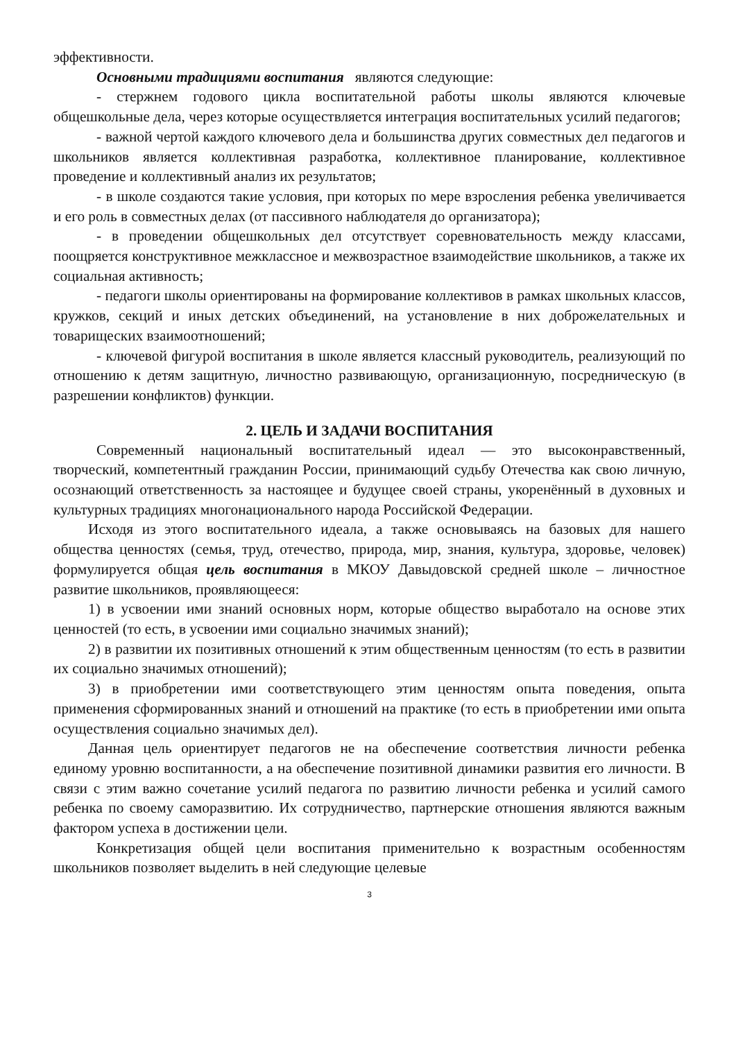эффективности.
Основными традициями воспитания являются следующие:
- стержнем годового цикла воспитательной работы школы являются ключевые общешкольные дела, через которые осуществляется интеграция воспитательных усилий педагогов;
- важной чертой каждого ключевого дела и большинства других совместных дел педагогов и школьников является коллективная разработка, коллективное планирование, коллективное проведение и коллективный анализ их результатов;
- в школе создаются такие условия, при которых по мере взросления ребенка увеличивается и его роль в совместных делах (от пассивного наблюдателя до организатора);
- в проведении общешкольных дел отсутствует соревновательность между классами, поощряется конструктивное межклассное и межвозрастное взаимодействие школьников, а также их социальная активность;
- педагоги школы ориентированы на формирование коллективов в рамках школьных классов, кружков, секций и иных детских объединений, на установление в них доброжелательных и товарищеских взаимоотношений;
- ключевой фигурой воспитания в школе является классный руководитель, реализующий по отношению к детям защитную, личностно развивающую, организационную, посредническую (в разрешении конфликтов) функции.
2. ЦЕЛЬ И ЗАДАЧИ ВОСПИТАНИЯ
Современный национальный воспитательный идеал — это высоконравственный, творческий, компетентный гражданин России, принимающий судьбу Отечества как свою личную, осознающий ответственность за настоящее и будущее своей страны, укоренённый в духовных и культурных традициях многонационального народа Российской Федерации.
Исходя из этого воспитательного идеала, а также основываясь на базовых для нашего общества ценностях (семья, труд, отечество, природа, мир, знания, культура, здоровье, человек) формулируется общая цель воспитания в МКОУ Давыдовской средней школе – личностное развитие школьников, проявляющееся:
1) в усвоении ими знаний основных норм, которые общество выработало на основе этих ценностей (то есть, в усвоении ими социально значимых знаний);
2) в развитии их позитивных отношений к этим общественным ценностям (то есть в развитии их социально значимых отношений);
3) в приобретении ими соответствующего этим ценностям опыта поведения, опыта применения сформированных знаний и отношений на практике (то есть в приобретении ими опыта осуществления социально значимых дел).
Данная цель ориентирует педагогов не на обеспечение соответствия личности ребенка единому уровню воспитанности, а на обеспечение позитивной динамики развития его личности. В связи с этим важно сочетание усилий педагога по развитию личности ребенка и усилий самого ребенка по своему саморазвитию. Их сотрудничество, партнерские отношения являются важным фактором успеха в достижении цели.
Конкретизация общей цели воспитания применительно к возрастным особенностям школьников позволяет выделить в ней следующие целевые
3